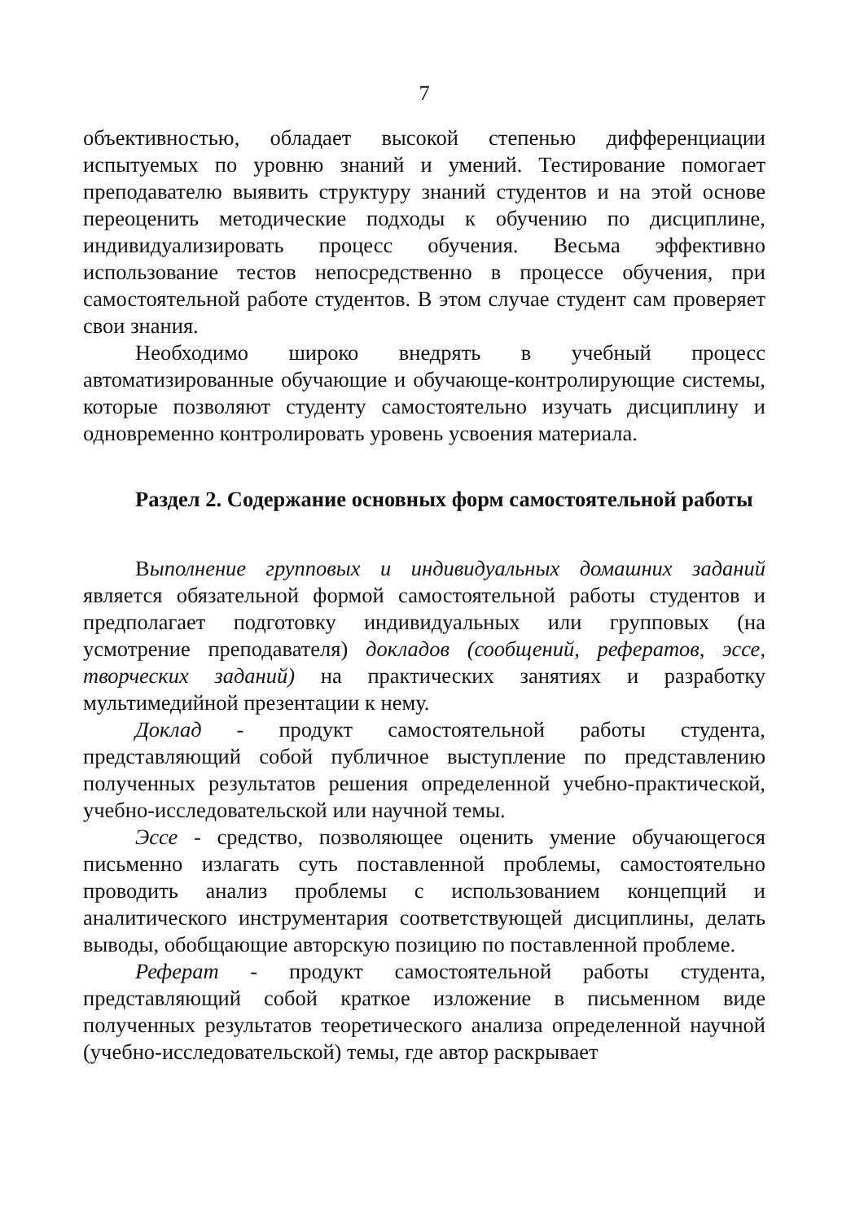7
объективностью, обладает высокой степенью дифференциации испытуемых по уровню знаний и умений. Тестирование помогает преподавателю выявить структуру знаний студентов и на этой основе переоценить методические подходы к обучению по дисциплине, индивидуализировать процесс обучения. Весьма эффективно использование тестов непосредственно в процессе обучения, при самостоятельной работе студентов. В этом случае студент сам проверяет свои знания.
Необходимо широко внедрять в учебный процесс автоматизированные обучающие и обучающе-контролирующие системы, которые позволяют студенту самостоятельно изучать дисциплину и одновременно контролировать уровень усвоения материала.
Раздел 2. Содержание основных форм самостоятельной работы
Выполнение групповых и индивидуальных домашних заданий является обязательной формой самостоятельной работы студентов и предполагает подготовку индивидуальных или групповых (на усмотрение преподавателя) докладов (сообщений, рефератов, эссе, творческих заданий) на практических занятиях и разработку мультимедийной презентации к нему.
Доклад - продукт самостоятельной работы студента, представляющий собой публичное выступление по представлению полученных результатов решения определенной учебно-практической, учебно-исследовательской или научной темы.
Эссе - средство, позволяющее оценить умение обучающегося письменно излагать суть поставленной проблемы, самостоятельно проводить анализ проблемы с использованием концепций и аналитического инструментария соответствующей дисциплины, делать выводы, обобщающие авторскую позицию по поставленной проблеме.
Реферат - продукт самостоятельной работы студента, представляющий собой краткое изложение в письменном виде полученных результатов теоретического анализа определенной научной (учебно-исследовательской) темы, где автор раскрывает